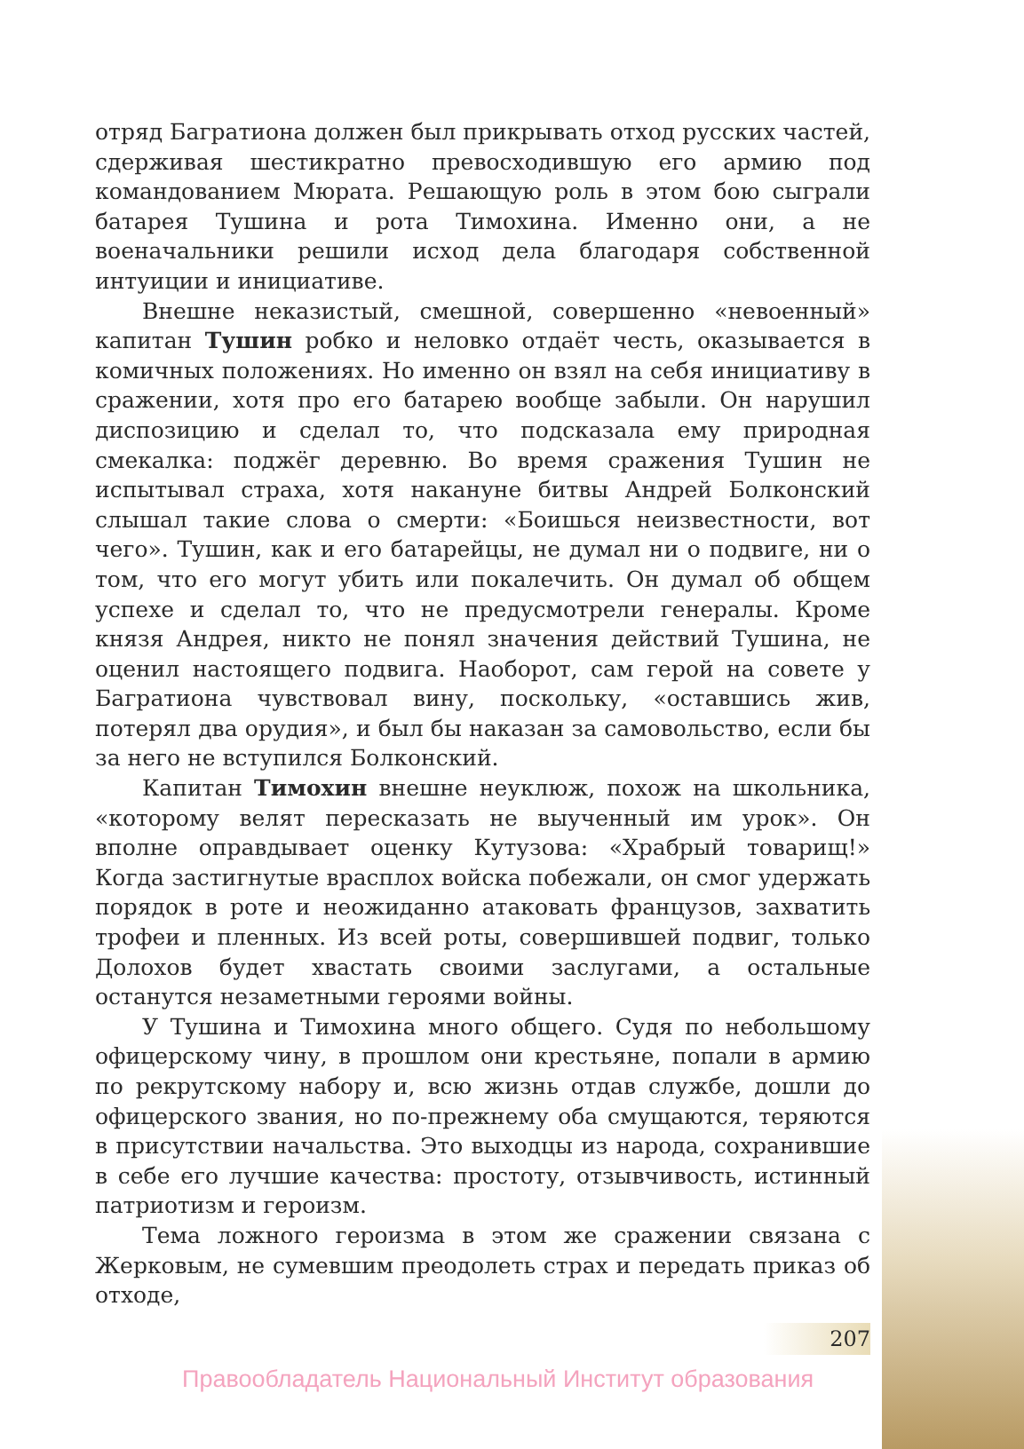отряд Багратиона должен был прикрывать отход русских частей, сдерживая шестикратно превосходившую его армию под командованием Мюрата. Решающую роль в этом бою сыграли батарея Тушина и рота Тимохина. Именно они, а не военачальники решили исход дела благодаря собственной интуиции и инициативе.
Внешне неказистый, смешной, совершенно «невоенный» капитан Тушин робко и неловко отдаёт честь, оказывается в комичных положениях. Но именно он взял на себя инициативу в сражении, хотя про его батарею вообще забыли. Он нарушил диспозицию и сделал то, что подсказала ему природная смекалка: поджёг деревню. Во время сражения Тушин не испытывал страха, хотя накануне битвы Андрей Болконский слышал такие слова о смерти: «Боишься неизвестности, вот чего». Тушин, как и его батарейцы, не думал ни о подвиге, ни о том, что его могут убить или покалечить. Он думал об общем успехе и сделал то, что не предусмотрели генералы. Кроме князя Андрея, никто не понял значения действий Тушина, не оценил настоящего подвига. Наоборот, сам герой на совете у Багратиона чувствовал вину, поскольку, «оставшись жив, потерял два орудия», и был бы наказан за самовольство, если бы за него не вступился Болконский.
Капитан Тимохин внешне неуклюж, похож на школьника, «которому велят пересказать не выученный им урок». Он вполне оправдывает оценку Кутузова: «Храбрый товарищ!» Когда застигнутые врасплох войска побежали, он смог удержать порядок в роте и неожиданно атаковать французов, захватить трофеи и пленных. Из всей роты, совершившей подвиг, только Долохов будет хвастать своими заслугами, а остальные останутся незаметными героями войны.
У Тушина и Тимохина много общего. Судя по небольшому офицерскому чину, в прошлом они крестьяне, попали в армию по рекрутскому набору и, всю жизнь отдав службе, дошли до офицерского звания, но по-прежнему оба смущаются, теряются в присутствии начальства. Это выходцы из народа, сохранившие в себе его лучшие качества: простоту, отзывчивость, истинный патриотизм и героизм.
Тема ложного героизма в этом же сражении связана с Жерковым, не сумевшим преодолеть страх и передать приказ об отходе,
207
Правообладатель Национальный Институт образования